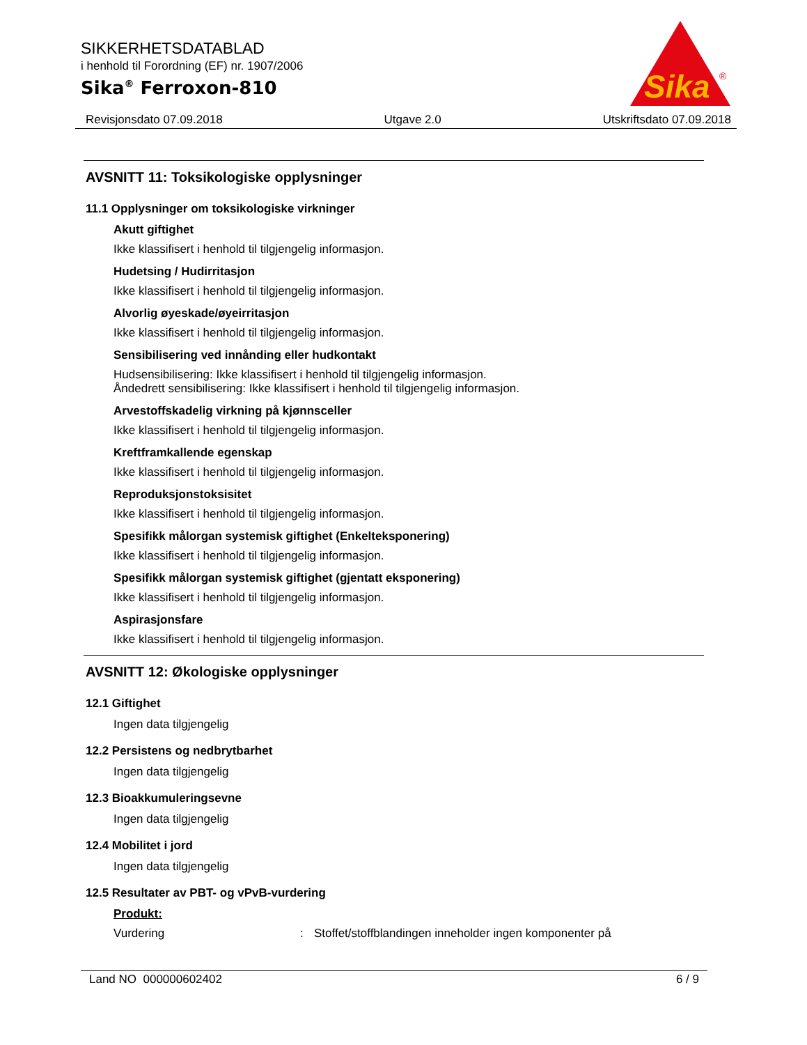SIKKERHETSDATABLAD
i henhold til Forordning (EF) nr. 1907/2006
Sika<sup>®</sup> Ferroxon-810
Sika
®
Revisjonsdato 07.09.2018 Utgave 2.0 Utskriftsdato 07.09.2018
AVSNITT 11: Toksikologiske opplysninger
11.1 Opplysninger om toksikologiske virkninger
Akutt giftighet
Ikke klassifisert i henhold til tilgjengelig informasjon.
Hudetsing / Hudirritasjon
Ikke klassifisert i henhold til tilgjengelig informasjon.
Alvorlig øyeskade/øyeirritasjon
Ikke klassifisert i henhold til tilgjengelig informasjon.
Sensibilisering ved innånding eller hudkontakt
Hudsensibilisering: Ikke klassifisert i henhold til tilgjengelig informasjon.
Åndedrett sensibilisering: Ikke klassifisert i henhold til tilgjengelig informasjon.
Arvestoffskadelig virkning på kjønnsceller
Ikke klassifisert i henhold til tilgjengelig informasjon.
Kreftframkallende egenskap
Ikke klassifisert i henhold til tilgjengelig informasjon.
Reproduksjonstoksisitet
Ikke klassifisert i henhold til tilgjengelig informasjon.
Spesifikk målorgan systemisk giftighet (Enkelteksponering)
Ikke klassifisert i henhold til tilgjengelig informasjon.
Spesifikk målorgan systemisk giftighet (gjentatt eksponering)
Ikke klassifisert i henhold til tilgjengelig informasjon.
Aspirasjonsfare
Ikke klassifisert i henhold til tilgjengelig informasjon.
AVSNITT 12: Økologiske opplysninger
12.1 Giftighet
Ingen data tilgjengelig
12.2 Persistens og nedbrytbarhet
Ingen data tilgjengelig
12.3 Bioakkumuleringsevne
Ingen data tilgjengelig
12.4 Mobilitet i jord
Ingen data tilgjengelig
12.5 Resultater av PBT- og vPvB-vurdering
Produkt:
Vurdering: Stoffet/stoffblandingen inneholder ingen komponenter på
Land NO 000000602402 6 / 9